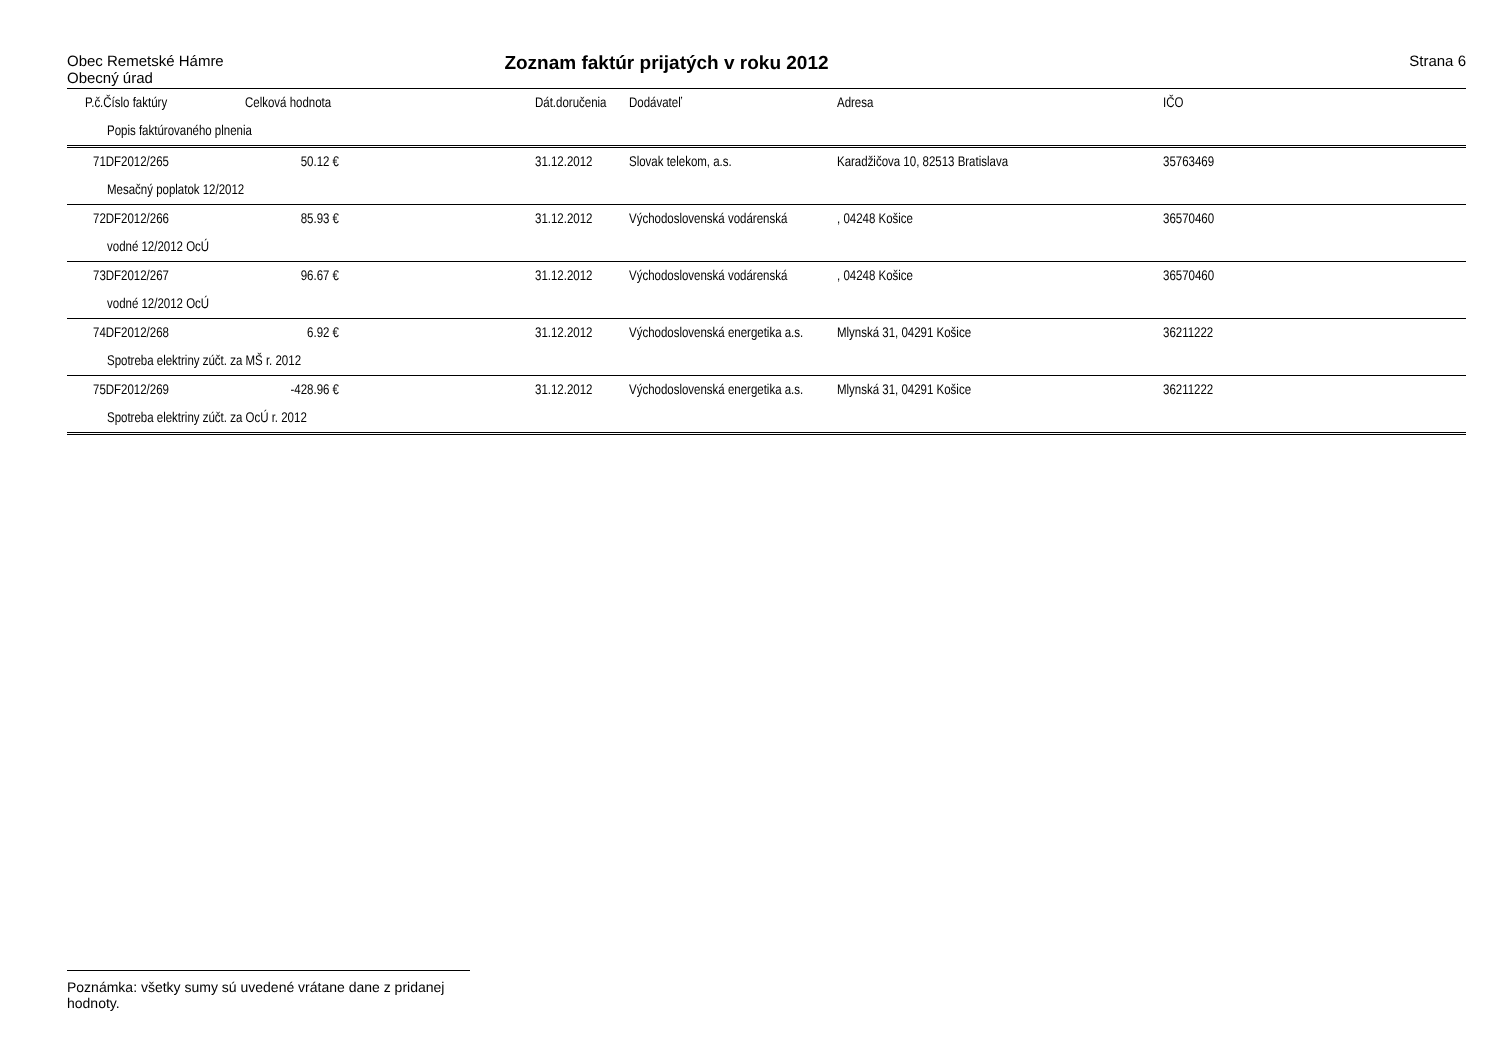Obec Remetské Hámre
Obecný úrad
Zoznam faktúr prijatých v roku 2012
Strana 6
| | P.č.Číslo faktúry | Celková hodnota | | Dát.doručenia | Dodávateľ | Adresa | IČO |
| --- | --- | --- | --- | --- | --- | --- | --- |
| | Popis faktúrovaného plnenia | | | | | | |
| | 71DF2012/265 | 50.12 € | | 31.12.2012 | Slovak telekom, a.s. | Karadžičova 10, 82513 Bratislava | 35763469 |
| | Mesačný poplatok 12/2012 | | | | | | |
| | 72DF2012/266 | 85.93 € | | 31.12.2012 | Východoslovenská vodárenská | , 04248 Košice | 36570460 |
| | vodné 12/2012 OcÚ | | | | | | |
| | 73DF2012/267 | 96.67 € | | 31.12.2012 | Východoslovenská vodárenská | , 04248 Košice | 36570460 |
| | vodné 12/2012 OcÚ | | | | | | |
| | 74DF2012/268 | 6.92 € | | 31.12.2012 | Východoslovenská energetika a.s. | Mlynská 31, 04291 Košice | 36211222 |
| | Spotreba elektriny zúčt. za MŠ r. 2012 | | | | | | |
| | 75DF2012/269 | -428.96 € | | 31.12.2012 | Východoslovenská energetika a.s. | Mlynská 31, 04291 Košice | 36211222 |
| | Spotreba elektriny zúčt. za OcÚ r. 2012 | | | | | | |
Poznámka: všetky sumy sú uvedené vrátane dane z pridanej hodnoty.